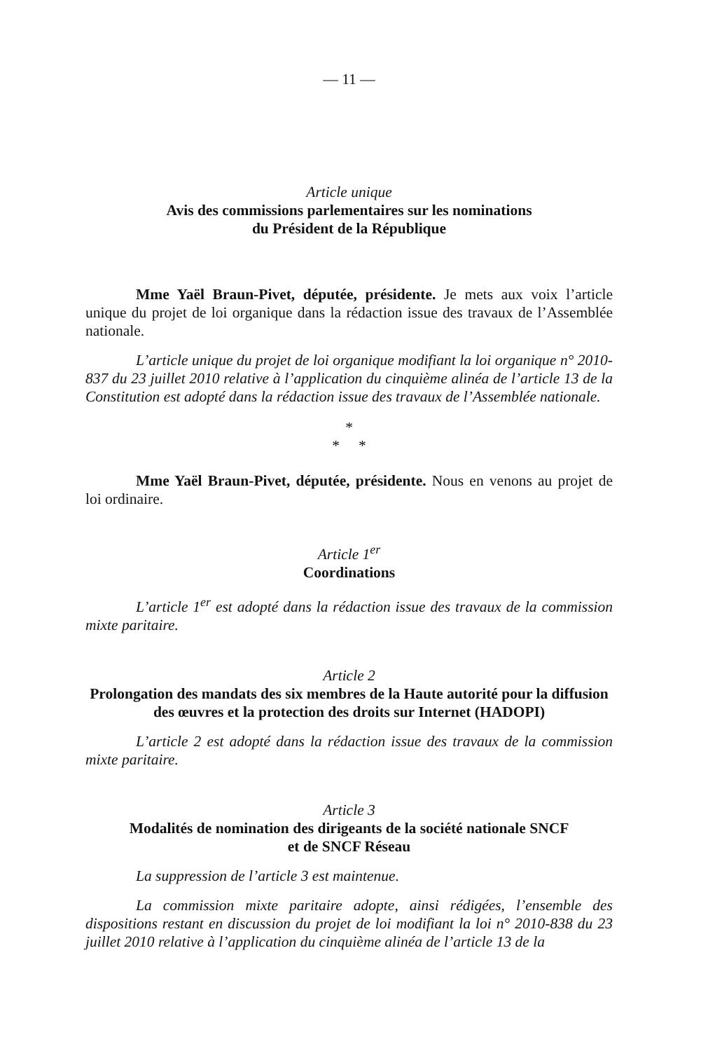— 11 —
Article unique
Avis des commissions parlementaires sur les nominations
du Président de la République
Mme Yaël Braun-Pivet, députée, présidente. Je mets aux voix l’article unique du projet de loi organique dans la rédaction issue des travaux de l’Assemblée nationale.
L’article unique du projet de loi organique modifiant la loi organique n° 2010-837 du 23 juillet 2010 relative à l’application du cinquième alinéa de l’article 13 de la Constitution est adopté dans la rédaction issue des travaux de l’Assemblée nationale.
*
* *
Mme Yaël Braun-Pivet, députée, présidente. Nous en venons au projet de loi ordinaire.
Article 1<sup>er</sup>
Coordinations
L’article 1<sup>er</sup> est adopté dans la rédaction issue des travaux de la commission mixte paritaire.
Article 2
Prolongation des mandats des six membres de la Haute autorité pour la diffusion des œuvres et la protection des droits sur Internet (HADOPI)
L’article 2 est adopté dans la rédaction issue des travaux de la commission mixte paritaire.
Article 3
Modalités de nomination des dirigeants de la société nationale SNCF
et de SNCF Réseau
La suppression de l’article 3 est maintenue.
La commission mixte paritaire adopte, ainsi rédigées, l’ensemble des dispositions restant en discussion du projet de loi modifiant la loi n° 2010-838 du 23 juillet 2010 relative à l’application du cinquième alinéa de l’article 13 de la